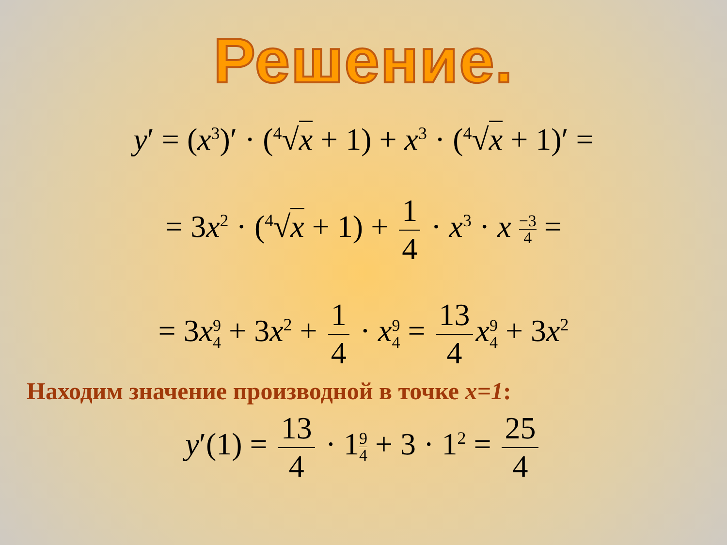Решение.
y′ = (x<sup>3</sup>)′ · (<sup>4</sup>√x + 1) + x<sup>3</sup> · (<sup>4</sup>√x + 1)′ =
= 3x<sup>2</sup> · (<sup>4</sup>√x + 1) + 1 4 · x<sup>3</sup> · x −3 4 =
= 3x 9 4 + 3x<sup>2</sup> + 1 4 · x 9 4 = 13 4 x 9 4 + 3x<sup>2</sup>
Находим значение производной в точке x=1:
y′(1) = 13 4 · 19 4 + 3 · 1<sup>2</sup> = 25 4